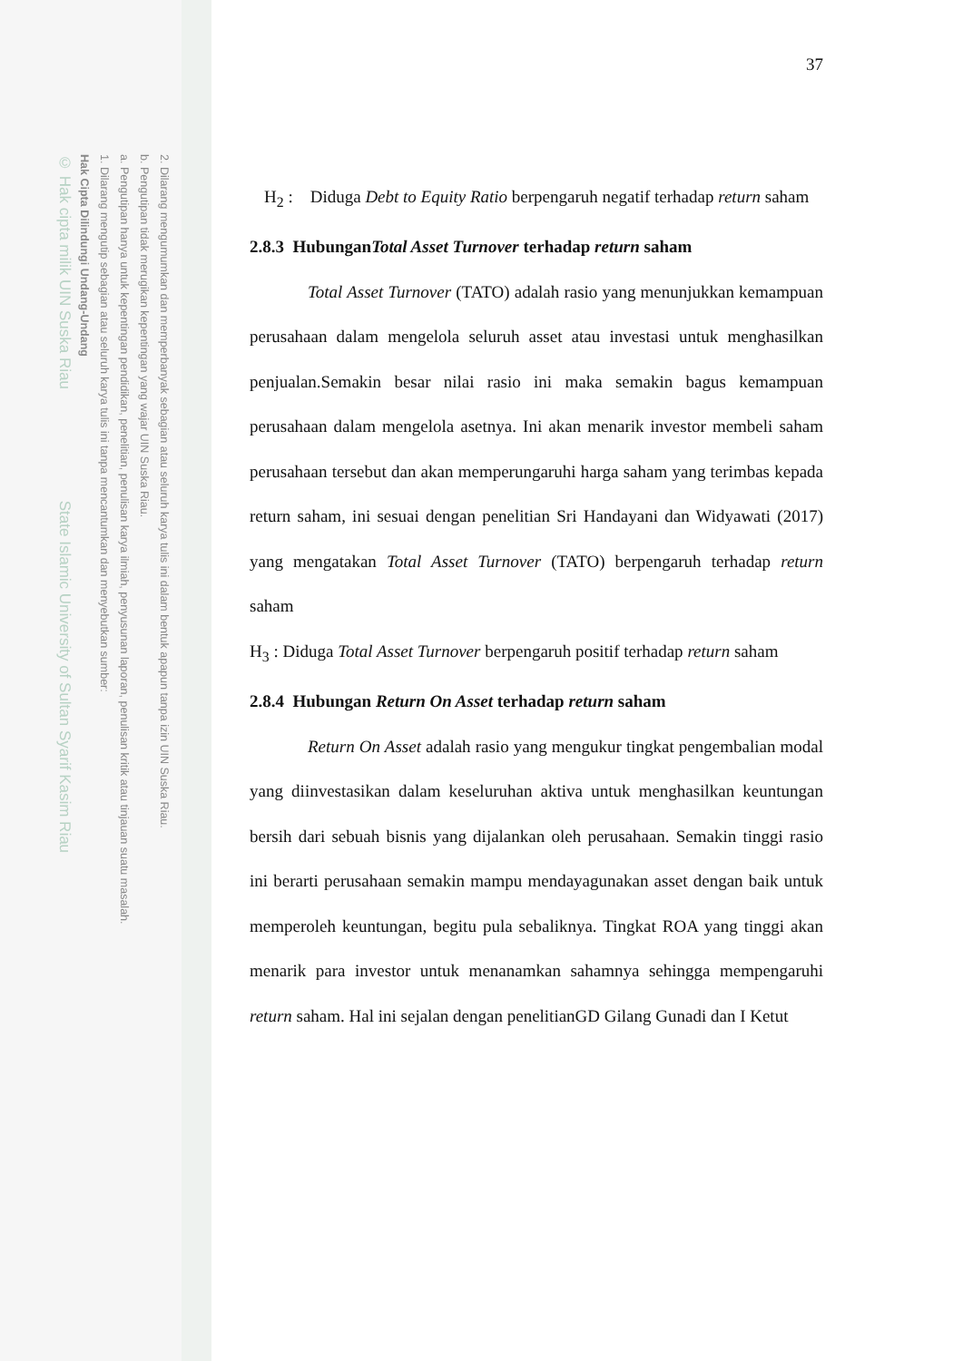2. Dilarang mengumumkan dan memperbanyak sebagian atau seluruh karya tulis ini dalam bentuk apapun tanpa izin UIN Suska Riau.
b. Pengutipan tidak merugikan kepentingan yang wajar UIN Suska Riau.
a. Pengutipan hanya untuk kepentingan pendidikan, penelitian, penulisan karya ilmiah, penyusunan laporan, penulisan kritik atau tinjauan suatu masalah.
1. Dilarang mengutip sebagian atau seluruh karya tulis ini tanpa mencantumkan dan menyebutkan sumber:
Hak Cipta Dilindungi Undang-Undang
© Hak cipta milik UIN Suska Riau State Islamic University of Sultan Syarif Kasim Riau
37
H<sub>2</sub> : Diduga Debt to Equity Ratio berpengaruh negatif terhadap return saham
2.8.3 HubunganTotal Asset Turnover terhadap return saham
Total Asset Turnover (TATO) adalah rasio yang menunjukkan kemampuan perusahaan dalam mengelola seluruh asset atau investasi untuk menghasilkan penjualan.Semakin besar nilai rasio ini maka semakin bagus kemampuan perusahaan dalam mengelola asetnya. Ini akan menarik investor membeli saham perusahaan tersebut dan akan memperungaruhi harga saham yang terimbas kepada return saham, ini sesuai dengan penelitian Sri Handayani dan Widyawati (2017) yang mengatakan Total Asset Turnover (TATO) berpengaruh terhadap return saham
H<sub>3</sub> : Diduga Total Asset Turnover berpengaruh positif terhadap return saham
2.8.4 Hubungan Return On Asset terhadap return saham
Return On Asset adalah rasio yang mengukur tingkat pengembalian modal yang diinvestasikan dalam keseluruhan aktiva untuk menghasilkan keuntungan bersih dari sebuah bisnis yang dijalankan oleh perusahaan. Semakin tinggi rasio ini berarti perusahaan semakin mampu mendayagunakan asset dengan baik untuk memperoleh keuntungan, begitu pula sebaliknya. Tingkat ROA yang tinggi akan menarik para investor untuk menanamkan sahamnya sehingga mempengaruhi return saham. Hal ini sejalan dengan penelitianGD Gilang Gunadi dan I Ketut